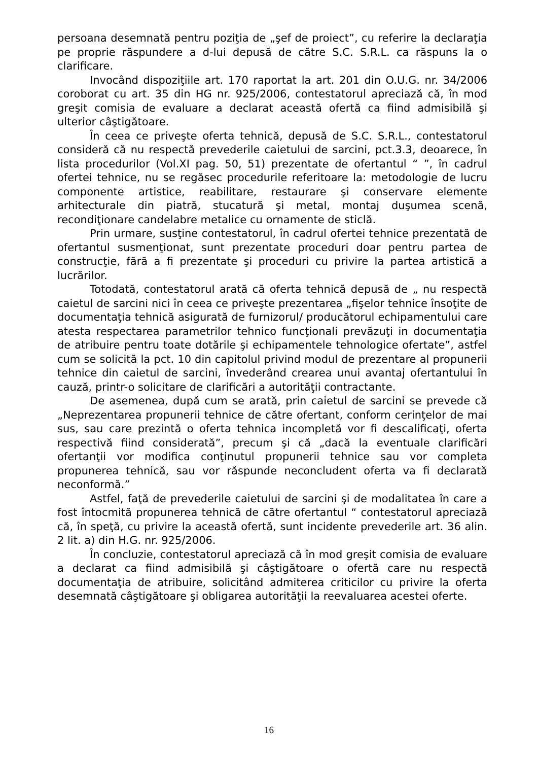persoana desemnată pentru poziţia de „şef de proiect”, cu referire la declaraţia pe proprie răspundere a d-lui depusă de către S.C. S.R.L. ca răspuns la o clarificare.
Invocând dispoziţiile art. 170 raportat la art. 201 din O.U.G. nr. 34/2006 coroborat cu art. 35 din HG nr. 925/2006, contestatorul apreciază că, în mod greşit comisia de evaluare a declarat această ofertă ca fiind admisibilă şi ulterior câştigătoare.
În ceea ce priveşte oferta tehnică, depusă de S.C. S.R.L., contestatorul consideră că nu respectă prevederile caietului de sarcini, pct.3.3, deoarece, în lista procedurilor (Vol.XI pag. 50, 51) prezentate de ofertantul “ ”, în cadrul ofertei tehnice, nu se regăsec procedurile referitoare la: metodologie de lucru componente artistice, reabilitare, restaurare şi conservare elemente arhitecturale din piatră, stucatură şi metal, montaj duşumea scenă, recondiţionare candelabre metalice cu ornamente de sticlă.
Prin urmare, susţine contestatorul, în cadrul ofertei tehnice prezentată de ofertantul susmenţionat, sunt prezentate proceduri doar pentru partea de construcţie, fără a fi prezentate şi proceduri cu privire la partea artistică a lucrărilor.
Totodată, contestatorul arată că oferta tehnică depusă de „ nu respectă caietul de sarcini nici în ceea ce priveşte prezentarea „fişelor tehnice însoţite de documentaţia tehnică asigurată de furnizorul/ producătorul echipamentului care atesta respectarea parametrilor tehnico funcţionali prevăzuţi in documentaţia de atribuire pentru toate dotările şi echipamentele tehnologice ofertate”, astfel cum se solicită la pct. 10 din capitolul privind modul de prezentare al propunerii tehnice din caietul de sarcini, învederând crearea unui avantaj ofertantului în cauză, printr-o solicitare de clarificări a autorităţii contractante.
De asemenea, după cum se arată, prin caietul de sarcini se prevede că „Neprezentarea propunerii tehnice de către ofertant, conform cerinţelor de mai sus, sau care prezintă o oferta tehnica incompletă vor fi descalificaţi, oferta respectivă fiind considerată”, precum şi că „dacă la eventuale clarificări ofertanţii vor modifica conţinutul propunerii tehnice sau vor completa propunerea tehnică, sau vor răspunde neconcludent oferta va fi declarată neconformă.”
Astfel, faţă de prevederile caietului de sarcini şi de modalitatea în care a fost întocmită propunerea tehnică de către ofertantul “ contestatorul apreciază că, în speţă, cu privire la această ofertă, sunt incidente prevederile art. 36 alin. 2 lit. a) din H.G. nr. 925/2006.
În concluzie, contestatorul apreciază că în mod greşit comisia de evaluare a declarat ca fiind admisibilă şi câştigătoare o ofertă care nu respectă documentaţia de atribuire, solicitând admiterea criticilor cu privire la oferta desemnată câştigătoare şi obligarea autorităţii la reevaluarea acestei oferte.
16